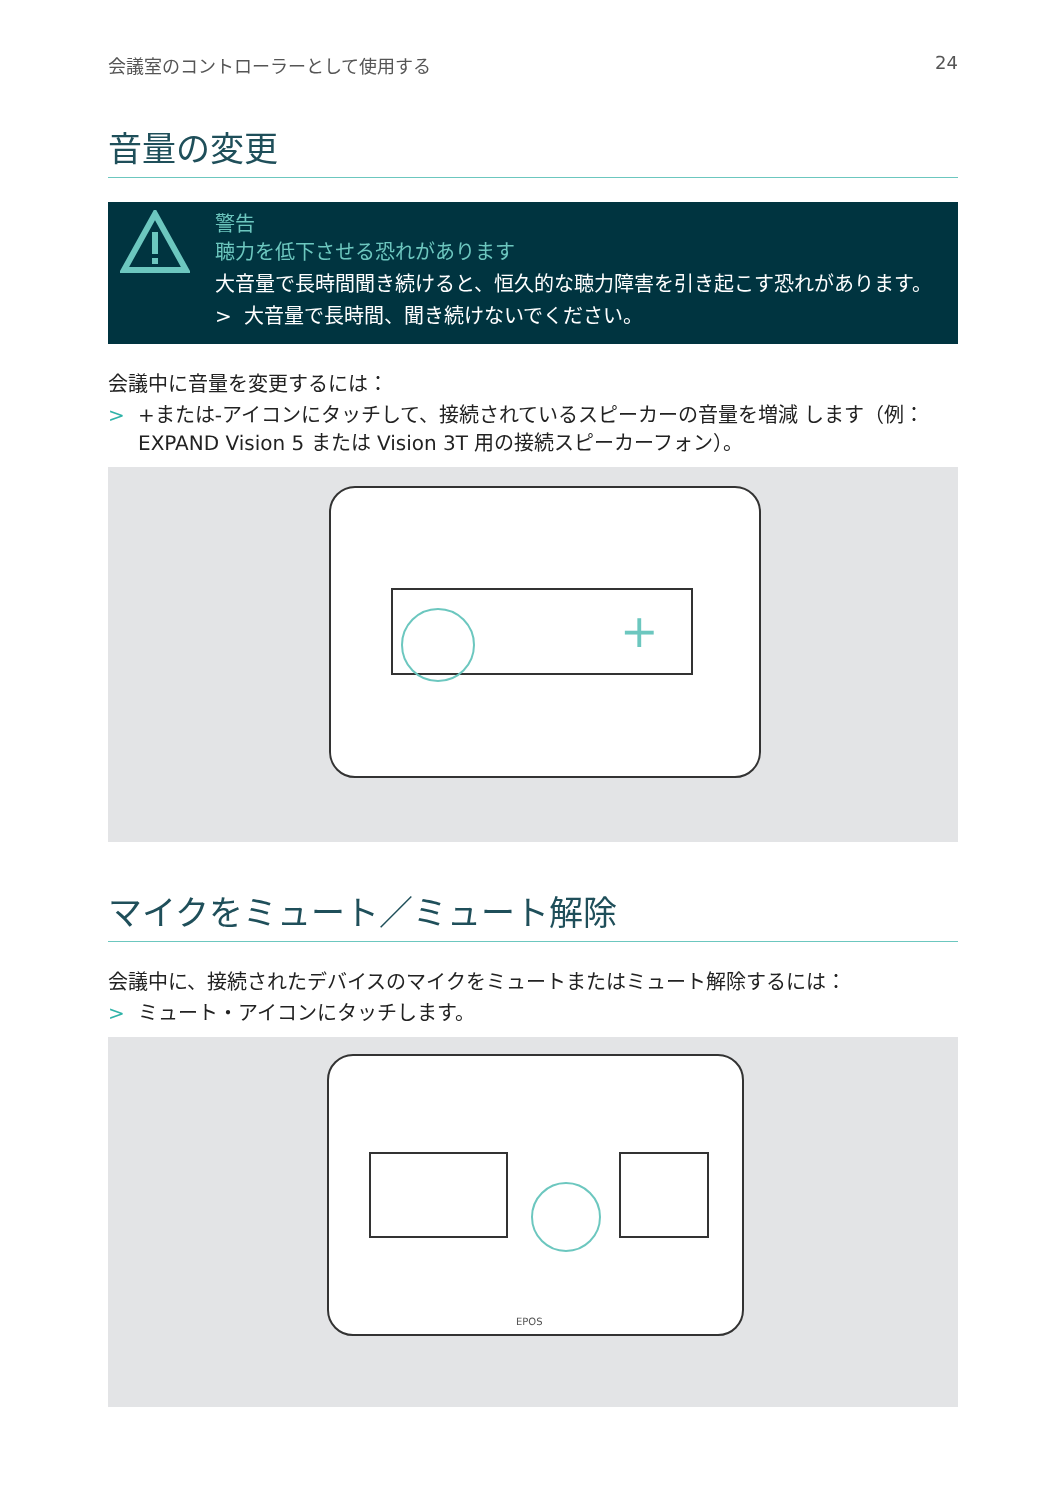会議室のコントローラーとして使用する 24
音量の変更
警告
聴力を低下させる恐れがあります
大音量で長時間聞き続けると、恒久的な聴力障害を引き起こす恐れがあります。
> 大音量で長時間、聞き続けないでください。
会議中に音量を変更するには：
> +または-アイコンにタッチして、接続されているスピーカーの音量を増減 します（例：EXPAND Vision 5 または Vision 3T 用の接続スピーカーフォン）。
+
マイクをミュート／ミュート解除
会議中に、接続されたデバイスのマイクをミュートまたはミュート解除するには：
> ミュート・アイコンにタッチします。
EPOS